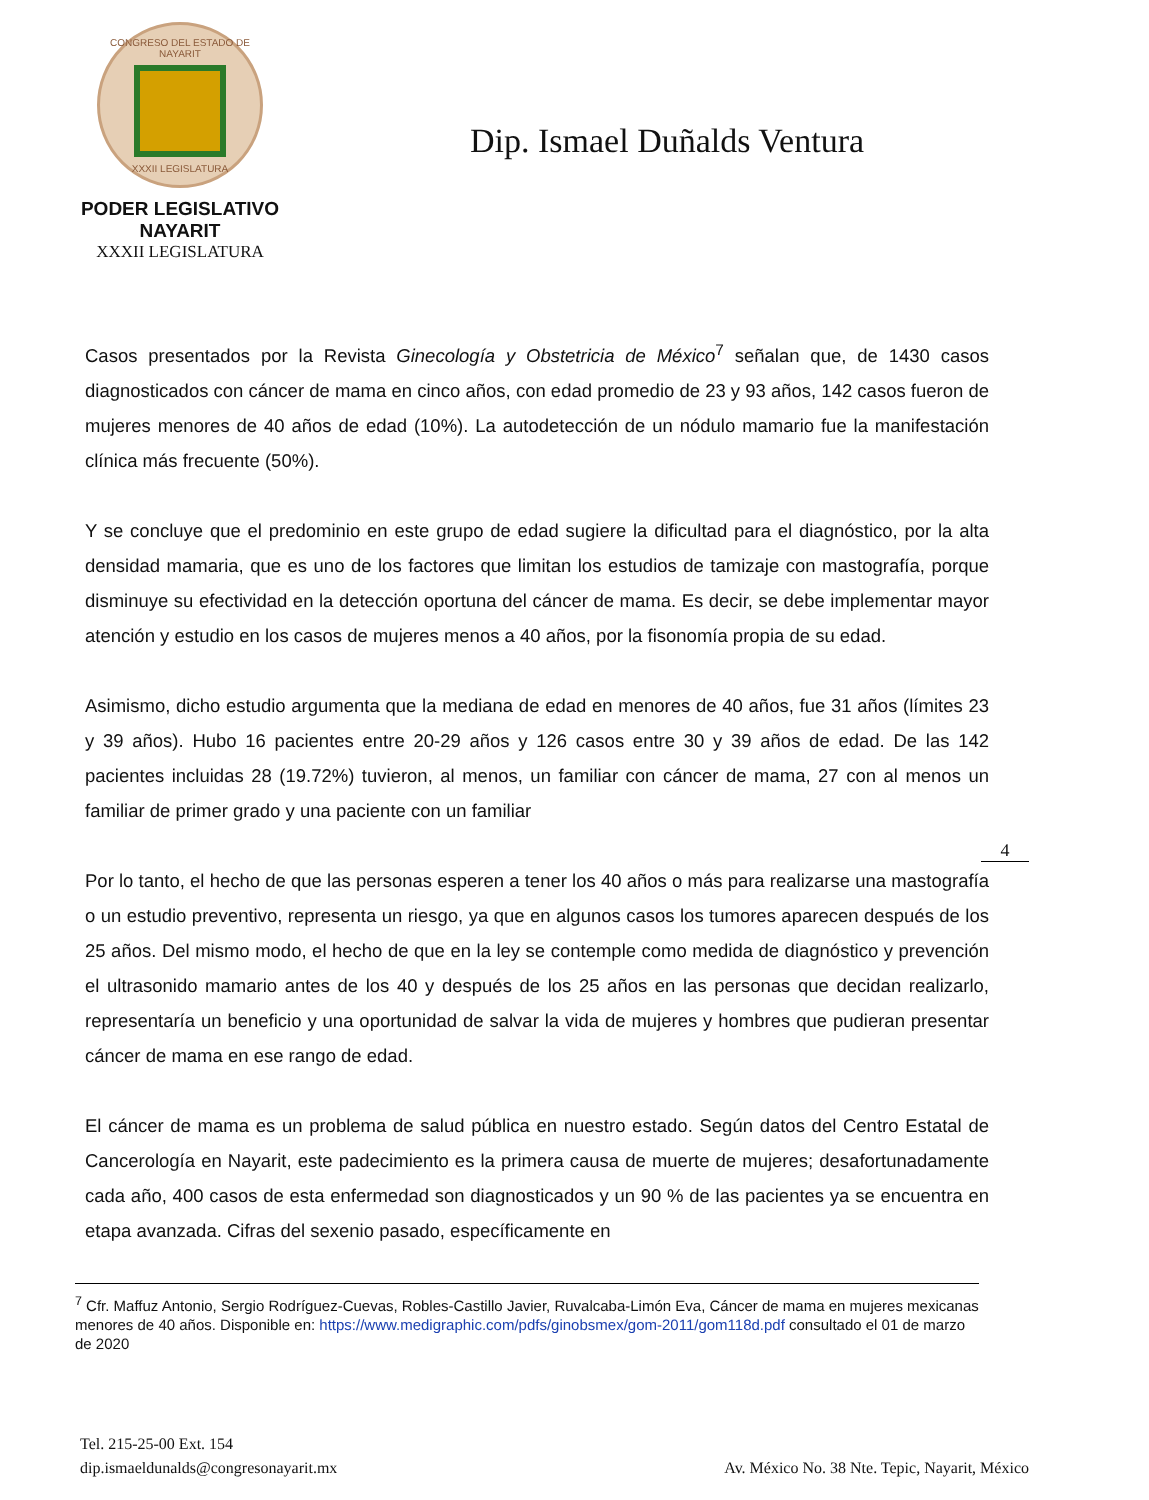CONGRESO DEL ESTADO DE NAYARIT
XXXII LEGISLATURA
PODER LEGISLATIVO
NAYARIT
XXXII LEGISLATURA
Dip. Ismael Duñalds Ventura
Casos presentados por la Revista Ginecología y Obstetricia de México<sup>7</sup> señalan que, de 1430 casos diagnosticados con cáncer de mama en cinco años, con edad promedio de 23 y 93 años, 142 casos fueron de mujeres menores de 40 años de edad (10%). La autodetección de un nódulo mamario fue la manifestación clínica más frecuente (50%).
Y se concluye que el predominio en este grupo de edad sugiere la dificultad para el diagnóstico, por la alta densidad mamaria, que es uno de los factores que limitan los estudios de tamizaje con mastografía, porque disminuye su efectividad en la detección oportuna del cáncer de mama. Es decir, se debe implementar mayor atención y estudio en los casos de mujeres menos a 40 años, por la fisonomía propia de su edad.
Asimismo, dicho estudio argumenta que la mediana de edad en menores de 40 años, fue 31 años (límites 23 y 39 años). Hubo 16 pacientes entre 20-29 años y 126 casos entre 30 y 39 años de edad. De las 142 pacientes incluidas 28 (19.72%) tuvieron, al menos, un familiar con cáncer de mama, 27 con al menos un familiar de primer grado y una paciente con un familiar
Por lo tanto, el hecho de que las personas esperen a tener los 40 años o más para realizarse una mastografía o un estudio preventivo, representa un riesgo, ya que en algunos casos los tumores aparecen después de los 25 años. Del mismo modo, el hecho de que en la ley se contemple como medida de diagnóstico y prevención el ultrasonido mamario antes de los 40 y después de los 25 años en las personas que decidan realizarlo, representaría un beneficio y una oportunidad de salvar la vida de mujeres y hombres que pudieran presentar cáncer de mama en ese rango de edad.
El cáncer de mama es un problema de salud pública en nuestro estado. Según datos del Centro Estatal de Cancerología en Nayarit, este padecimiento es la primera causa de muerte de mujeres; desafortunadamente cada año, 400 casos de esta enfermedad son diagnosticados y un 90 % de las pacientes ya se encuentra en etapa avanzada. Cifras del sexenio pasado, específicamente en
4
<sup>7</sup> Cfr. Maffuz Antonio, Sergio Rodríguez-Cuevas, Robles-Castillo Javier, Ruvalcaba-Limón Eva, Cáncer de mama en mujeres mexicanas menores de 40 años. Disponible en: https://www.medigraphic.com/pdfs/ginobsmex/gom-2011/gom118d.pdf consultado el 01 de marzo de 2020
Tel. 215-25-00 Ext. 154
dip.ismaeldunalds@congresonayarit.mx
Av. México No. 38 Nte. Tepic, Nayarit, México